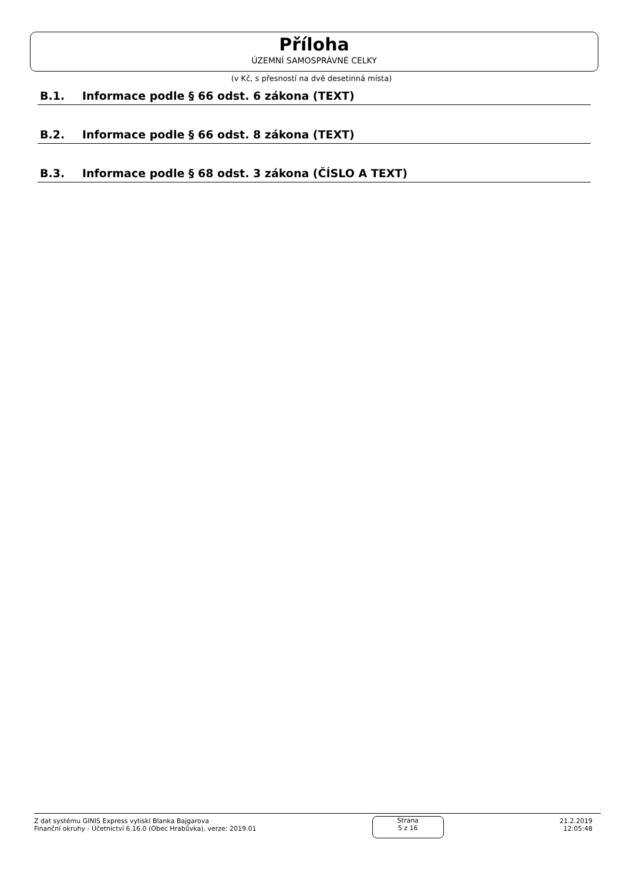Příloha
ÚZEMNÍ SAMOSPRÁVNÉ CELKY
(v Kč, s přesností na dvě desetinná místa)
B.1. Informace podle § 66 odst. 6 zákona (TEXT)
B.2. Informace podle § 66 odst. 8 zákona (TEXT)
B.3. Informace podle § 68 odst. 3 zákona (ČÍSLO A TEXT)
Z dat systému GINIS Express vytiskl Blanka Bajgarova
Finanční okruhy - Účetnictví 6.16.0 (Obec Hrabůvka), verze: 2019.01
Strana
5 z 16
21.2.2019
12:05:48